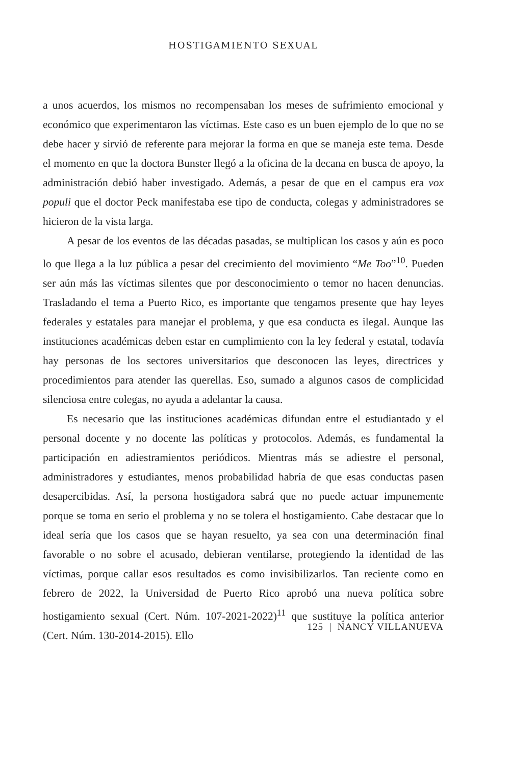HOSTIGAMIENTO SEXUAL
a unos acuerdos, los mismos no recompensaban los meses de sufrimiento emocional y económico que experimentaron las víctimas. Este caso es un buen ejemplo de lo que no se debe hacer y sirvió de referente para mejorar la forma en que se maneja este tema. Desde el momento en que la doctora Bunster llegó a la oficina de la decana en busca de apoyo, la administración debió haber investigado. Además, a pesar de que en el campus era vox populi que el doctor Peck manifestaba ese tipo de conducta, colegas y administradores se hicieron de la vista larga.
A pesar de los eventos de las décadas pasadas, se multiplican los casos y aún es poco lo que llega a la luz pública a pesar del crecimiento del movimiento “Me Too”<sup>10</sup>. Pueden ser aún más las víctimas silentes que por desconocimiento o temor no hacen denuncias. Trasladando el tema a Puerto Rico, es importante que tengamos presente que hay leyes federales y estatales para manejar el problema, y que esa conducta es ilegal. Aunque las instituciones académicas deben estar en cumplimiento con la ley federal y estatal, todavía hay personas de los sectores universitarios que desconocen las leyes, directrices y procedimientos para atender las querellas. Eso, sumado a algunos casos de complicidad silenciosa entre colegas, no ayuda a adelantar la causa.
Es necesario que las instituciones académicas difundan entre el estudiantado y el personal docente y no docente las políticas y protocolos. Además, es fundamental la participación en adiestramientos periódicos. Mientras más se adiestre el personal, administradores y estudiantes, menos probabilidad habría de que esas conductas pasen desapercibidas. Así, la persona hostigadora sabrá que no puede actuar impunemente porque se toma en serio el problema y no se tolera el hostigamiento. Cabe destacar que lo ideal sería que los casos que se hayan resuelto, ya sea con una determinación final favorable o no sobre el acusado, debieran ventilarse, protegiendo la identidad de las víctimas, porque callar esos resultados es como invisibilizarlos. Tan reciente como en febrero de 2022, la Universidad de Puerto Rico aprobó una nueva política sobre hostigamiento sexual (Cert. Núm. 107-2021-2022)<sup>11</sup> que sustituye la política anterior (Cert. Núm. 130-2014-2015). Ello
125 | NANCY VILLANUEVA